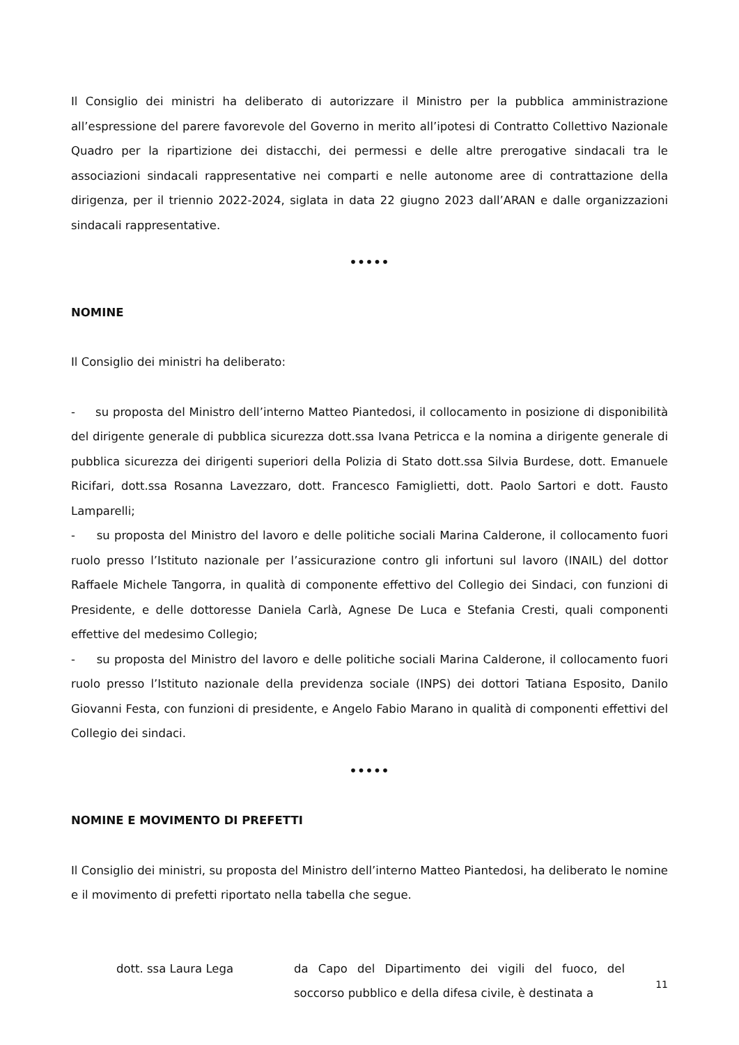Il Consiglio dei ministri ha deliberato di autorizzare il Ministro per la pubblica amministrazione all’espressione del parere favorevole del Governo in merito all’ipotesi di Contratto Collettivo Nazionale Quadro per la ripartizione dei distacchi, dei permessi e delle altre prerogative sindacali tra le associazioni sindacali rappresentative nei comparti e nelle autonome aree di contrattazione della dirigenza, per il triennio 2022-2024, siglata in data 22 giugno 2023 dall’ARAN e dalle organizzazioni sindacali rappresentative.
•••••
NOMINE
Il Consiglio dei ministri ha deliberato:
- su proposta del Ministro dell’interno Matteo Piantedosi, il collocamento in posizione di disponibilità del dirigente generale di pubblica sicurezza dott.ssa Ivana Petricca e la nomina a dirigente generale di pubblica sicurezza dei dirigenti superiori della Polizia di Stato dott.ssa Silvia Burdese, dott. Emanuele Ricifari, dott.ssa Rosanna Lavezzaro, dott. Francesco Famiglietti, dott. Paolo Sartori e dott. Fausto Lamparelli;
- su proposta del Ministro del lavoro e delle politiche sociali Marina Calderone, il collocamento fuori ruolo presso l’Istituto nazionale per l’assicurazione contro gli infortuni sul lavoro (INAIL) del dottor Raffaele Michele Tangorra, in qualità di componente effettivo del Collegio dei Sindaci, con funzioni di Presidente, e delle dottoresse Daniela Carlà, Agnese De Luca e Stefania Cresti, quali componenti effettive del medesimo Collegio;
- su proposta del Ministro del lavoro e delle politiche sociali Marina Calderone, il collocamento fuori ruolo presso l’Istituto nazionale della previdenza sociale (INPS) dei dottori Tatiana Esposito, Danilo Giovanni Festa, con funzioni di presidente, e Angelo Fabio Marano in qualità di componenti effettivi del Collegio dei sindaci.
•••••
NOMINE E MOVIMENTO DI PREFETTI
Il Consiglio dei ministri, su proposta del Ministro dell’interno Matteo Piantedosi, ha deliberato le nomine e il movimento di prefetti riportato nella tabella che segue.
| dott. ssa Laura Lega | da Capo del Dipartimento dei vigili del fuoco, del soccorso pubblico e della difesa civile, è destinata a |
11